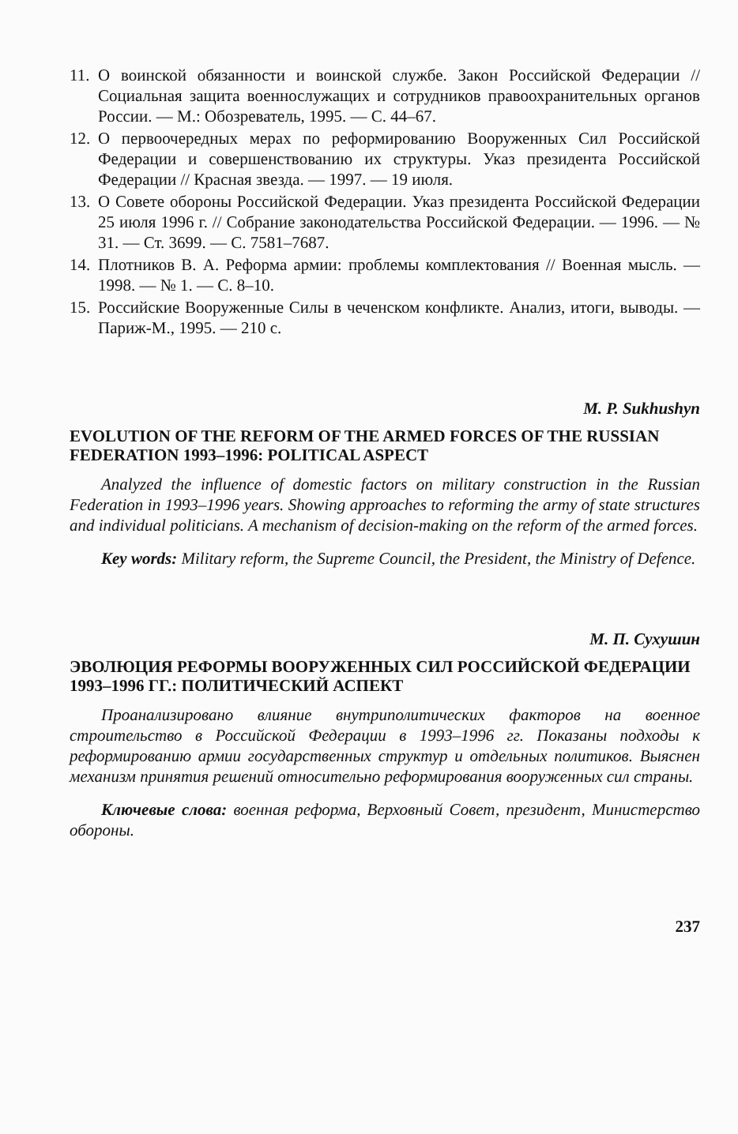11. О воинской обязанности и воинской службе. Закон Российской Федерации // Социальная защита военнослужащих и сотрудников правоохранительных органов России. — М.: Обозреватель, 1995. — С. 44–67.
12. О первоочередных мерах по реформированию Вооруженных Сил Российской Федерации и совершенствованию их структуры. Указ президента Российской Федерации // Красная звезда. — 1997. — 19 июля.
13. О Совете обороны Российской Федерации. Указ президента Российской Федерации 25 июля 1996 г. // Собрание законодательства Российской Федерации. — 1996. — № 31. — Ст. 3699. — С. 7581–7687.
14. Плотников В. А. Реформа армии: проблемы комплектования // Военная мысль. — 1998. — № 1. — С. 8–10.
15. Российские Вооруженные Силы в чеченском конфликте. Анализ, итоги, выводы. — Париж-М., 1995. — 210 с.
M. P. Sukhushyn
EVOLUTION OF THE REFORM OF THE ARMED FORCES OF THE RUSSIAN FEDERATION 1993–1996: POLITICAL ASPECT
Analyzed the influence of domestic factors on military construction in the Russian Federation in 1993–1996 years. Showing approaches to reforming the army of state structures and individual politicians. A mechanism of decision-making on the reform of the armed forces.
Key words: Military reform, the Supreme Council, the President, the Ministry of Defence.
М. П. Сухушин
ЭВОЛЮЦИЯ РЕФОРМЫ ВООРУЖЕННЫХ СИЛ РОССИЙСКОЙ ФЕДЕРАЦИИ 1993–1996 ГГ.: ПОЛИТИЧЕСКИЙ АСПЕКТ
Проанализировано влияние внутриполитических факторов на военное строительство в Российской Федерации в 1993–1996 гг. Показаны подходы к реформированию армии государственных структур и отдельных политиков. Выяснен механизм принятия решений относительно реформирования вооруженных сил страны.
Ключевые слова: военная реформа, Верховный Совет, президент, Министерство обороны.
237